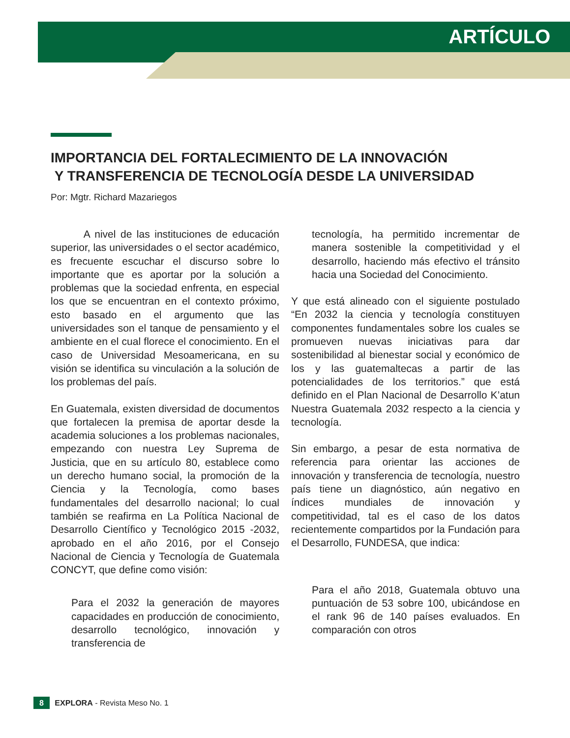ARTÍCULO
IMPORTANCIA DEL FORTALECIMIENTO DE LA INNOVACIÓN
Y TRANSFERENCIA DE TECNOLOGÍA DESDE LA UNIVERSIDAD
Por: Mgtr. Richard Mazariegos
A nivel de las instituciones de educación superior, las universidades o el sector académico, es frecuente escuchar el discurso sobre lo importante que es aportar por la solución a problemas que la sociedad enfrenta, en especial los que se encuentran en el contexto próximo, esto basado en el argumento que las universidades son el tanque de pensamiento y el ambiente en el cual florece el conocimiento. En el caso de Universidad Mesoamericana, en su visión se identifica su vinculación a la solución de los problemas del país.
En Guatemala, existen diversidad de documentos que fortalecen la premisa de aportar desde la academia soluciones a los problemas nacionales, empezando con nuestra Ley Suprema de Justicia, que en su artículo 80, establece como un derecho humano social, la promoción de la Ciencia y la Tecnología, como bases fundamentales del desarrollo nacional; lo cual también se reafirma en La Política Nacional de Desarrollo Científico y Tecnológico 2015 -2032, aprobado en el año 2016, por el Consejo Nacional de Ciencia y Tecnología de Guatemala CONCYT, que define como visión:
Para el 2032 la generación de mayores capacidades en producción de conocimiento, desarrollo tecnológico, innovación y transferencia de
tecnología, ha permitido incrementar de manera sostenible la competitividad y el desarrollo, haciendo más efectivo el tránsito hacia una Sociedad del Conocimiento.
Y que está alineado con el siguiente postulado “En 2032 la ciencia y tecnología constituyen componentes fundamentales sobre los cuales se promueven nuevas iniciativas para dar sostenibilidad al bienestar social y económico de los y las guatemaltecas a partir de las potencialidades de los territorios.” que está definido en el Plan Nacional de Desarrollo K’atun Nuestra Guatemala 2032 respecto a la ciencia y tecnología.
Sin embargo, a pesar de esta normativa de referencia para orientar las acciones de innovación y transferencia de tecnología, nuestro país tiene un diagnóstico, aún negativo en índices mundiales de innovación y competitividad, tal es el caso de los datos recientemente compartidos por la Fundación para el Desarrollo, FUNDESA, que indica:
Para el año 2018, Guatemala obtuvo una puntuación de 53 sobre 100, ubicándose en el rank 96 de 140 países evaluados. En comparación con otros
8 EXPLORA - Revista Meso No. 1